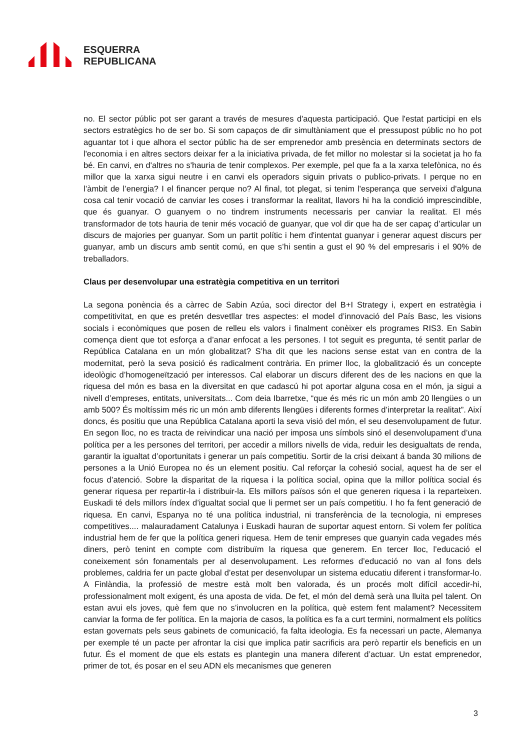ESQUERRA
REPUBLICANA
no. El sector públic pot ser garant a través de mesures d'aquesta participació. Que l'estat participi en els sectors estratègics ho de ser bo. Si som capaços de dir simultàniament que el pressupost públic no ho pot aguantar tot i que alhora el sector públic ha de ser emprenedor amb presència en determinats sectors de l'economia i en altres sectors deixar fer a la iniciativa privada, de fet millor no molestar si la societat ja ho fa bé. En canvi, en d'altres no s'hauria de tenir complexos. Per exemple, pel que fa a la xarxa telefònica, no és millor que la xarxa sigui neutre i en canvi els operadors siguin privats o publico-privats. I perque no en l’àmbit de l’energia? I el financer perque no? Al final, tot plegat, si tenim l'esperança que serveixi d'alguna cosa cal tenir vocació de canviar les coses i transformar la realitat, llavors hi ha la condició imprescindible, que és guanyar. O guanyem o no tindrem instruments necessaris per canviar la realitat. El més transformador de tots hauria de tenir més vocació de guanyar, que vol dir que ha de ser capaç d’articular un discurs de majories per guanyar. Som un partit polític i hem d'intentat guanyar i generar aquest discurs per guanyar, amb un discurs amb sentit comú, en que s’hi sentin a gust el 90 % del empresaris i el 90% de treballadors.
Claus per desenvolupar una estratègia competitiva en un territori
La segona ponència és a càrrec de Sabin Azúa, soci director del B+I Strategy i, expert en estratègia i competitivitat, en que es pretén desvetllar tres aspectes: el model d’innovació del País Basc, les visions socials i econòmiques que posen de relleu els valors i finalment conèixer els programes RIS3. En Sabin comença dient que tot esforça a d’anar enfocat a les persones. I tot seguit es pregunta, té sentit parlar de República Catalana en un món globalitzat? S’ha dit que les nacions sense estat van en contra de la modernitat, però la seva posició és radicalment contrària. En primer lloc, la globalització és un concepte ideològic d’homogeneïtzació per interessos. Cal elaborar un discurs diferent des de les nacions en que la riquesa del món es basa en la diversitat en que cadascú hi pot aportar alguna cosa en el món, ja sigui a nivell d’empreses, entitats, universitats... Com deia Ibarretxe, “que és més ric un món amb 20 llengües o un amb 500? És moltíssim més ric un món amb diferents llengües i diferents formes d’interpretar la realitat”. Així doncs, és positiu que una República Catalana aporti la seva visió del món, el seu desenvolupament de futur. En segon lloc, no es tracta de reivindicar una nació per imposa uns símbols sinó el desenvolupament d’una política per a les persones del territori, per accedir a millors nivells de vida, reduir les desigualtats de renda, garantir la igualtat d’oportunitats i generar un país competitiu. Sortir de la crisi deixant á banda 30 milions de persones a la Unió Europea no és un element positiu. Cal reforçar la cohesió social, aquest ha de ser el focus d’atenció. Sobre la disparitat de la riquesa i la política social, opina que la millor política social és generar riquesa per repartir-la i distribuir-la. Els millors països són el que generen riquesa i la reparteixen. Euskadi té dels millors índex d’igualtat social que li permet ser un país competitiu. I ho fa fent generació de riquesa. En canvi, Espanya no té una política industrial, ni transferència de la tecnologia, ni empreses competitives.... malauradament Catalunya i Euskadi hauran de suportar aquest entorn. Si volem fer política industrial hem de fer que la política generi riquesa. Hem de tenir empreses que guanyin cada vegades més diners, però tenint en compte com distribuïm la riquesa que generem. En tercer lloc, l’educació el coneixement són fonamentals per al desenvolupament. Les reformes d’educació no van al fons dels problemes, caldria fer un pacte global d’estat per desenvolupar un sistema educatiu diferent i transformar-lo. A Finlàndia, la professió de mestre està molt ben valorada, és un procés molt difícil accedir-hi, professionalment molt exigent, és una aposta de vida. De fet, el món del demà serà una lluita pel talent. On estan avui els joves, què fem que no s’involucren en la política, què estem fent malament? Necessitem canviar la forma de fer política. En la majoria de casos, la política es fa a curt termini, normalment els polítics estan governats pels seus gabinets de comunicació, fa falta ideologia. Es fa necessari un pacte, Alemanya per exemple té un pacte per afrontar la cisi que implica patir sacrificis ara però repartir els beneficis en un futur. És el moment de que els estats es plantegin una manera diferent d’actuar. Un estat emprenedor, primer de tot, és posar en el seu ADN els mecanismes que generen
3